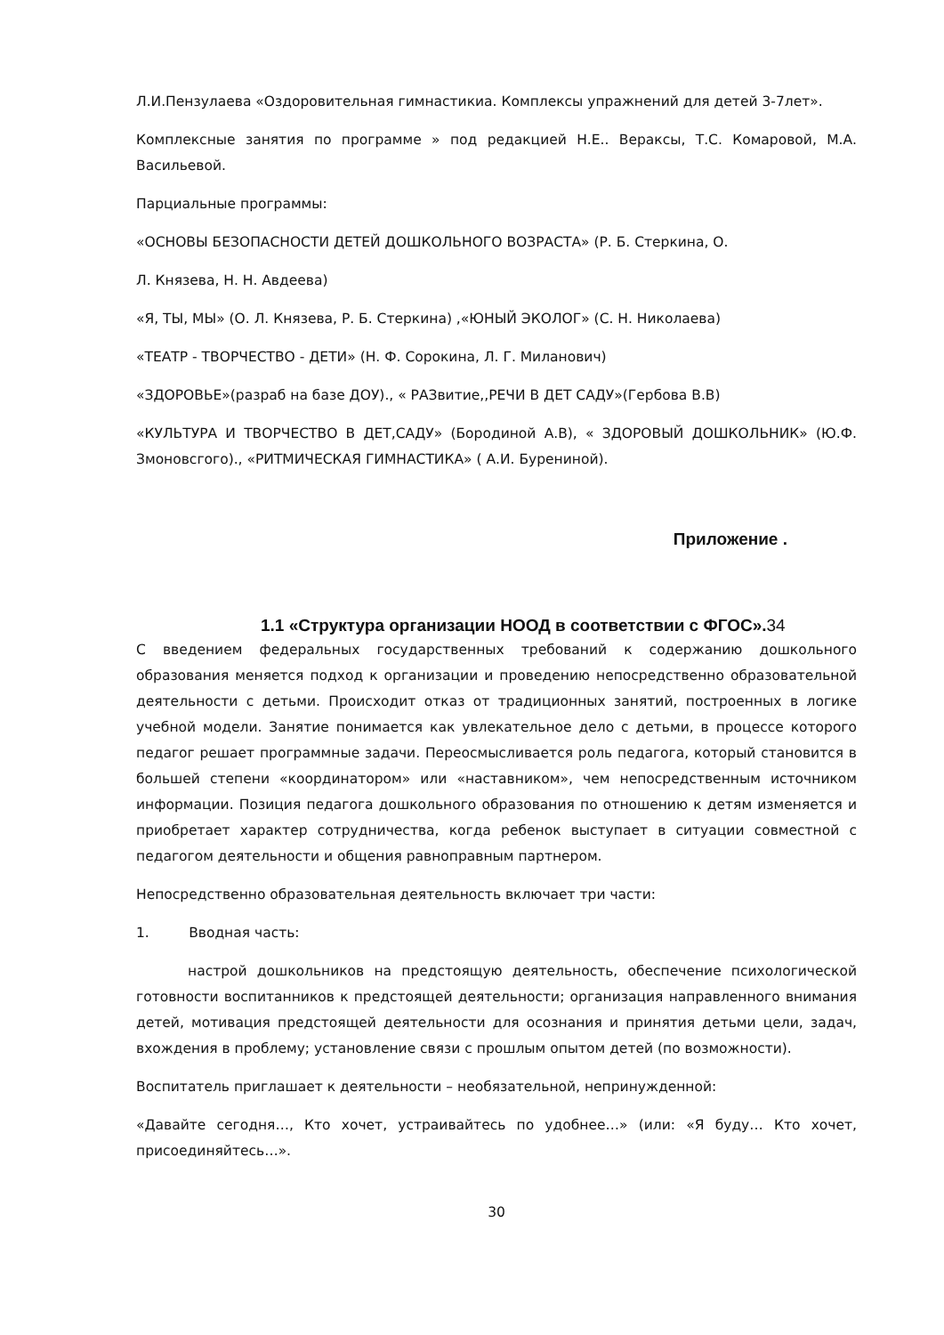Л.И.Пензулаева «Оздоровительная гимнастикиа. Комплексы упражнений для детей 3-7лет».
Комплексные занятия по программе » под редакцией Н.Е.. Вераксы, Т.С. Комаровой, М.А. Васильевой.
Парциальные программы:
«ОСНОВЫ БЕЗОПАСНОСТИ ДЕТЕЙ ДОШКОЛЬНОГО ВОЗРАСТА» (Р. Б. Стеркина, О.
Л. Князева, Н. Н. Авдеева)
«Я, ТЫ, МЫ» (О. Л. Князева, Р. Б. Стеркина) ,«ЮНЫЙ ЭКОЛОГ» (С. Н. Николаева)
«ТЕАТР - ТВОРЧЕСТВО - ДЕТИ» (Н. Ф. Сорокина, Л. Г. Миланович)
«ЗДОРОВЬЕ»(разраб на базе ДОУ)., « РАЗвитие,,РЕЧИ В ДЕТ САДУ»(Гербова В.В)
«КУЛЬТУРА И ТВОРЧЕСТВО В ДЕТ,САДУ» (Бородиной А.В), « ЗДОРОВЫЙ ДОШКОЛЬНИК» (Ю.Ф. Змоновсгого)., «РИТМИЧЕСКАЯ ГИМНАСТИКА» ( А.И. Бурениной).
Приложение .
1.1 «Структура организации НООД в соответствии с ФГОС».34
С введением федеральных государственных требований к содержанию дошкольного образования меняется подход к организации и проведению непосредственно образовательной деятельности с детьми. Происходит отказ от традиционных занятий, построенных в логике учебной модели. Занятие понимается как увлекательное дело с детьми, в процессе которого педагог решает программные задачи. Переосмысливается роль педагога, который становится в большей степени «координатором» или «наставником», чем непосредственным источником информации. Позиция педагога дошкольного образования по отношению к детям изменяется и приобретает характер сотрудничества, когда ребенок выступает в ситуации совместной с педагогом деятельности и общения равноправным партнером.
Непосредственно образовательная деятельность включает три части:
1. Вводная часть:
настрой дошкольников на предстоящую деятельность, обеспечение психологической готовности воспитанников к предстоящей деятельности; организация направленного внимания детей, мотивация предстоящей деятельности для осознания и принятия детьми цели, задач, вхождения в проблему; установление связи с прошлым опытом детей (по возможности).
Воспитатель приглашает к деятельности – необязательной, непринужденной:
«Давайте сегодня…, Кто хочет, устраивайтесь по удобнее…» (или: «Я буду… Кто хочет, присоединяйтесь…».
30